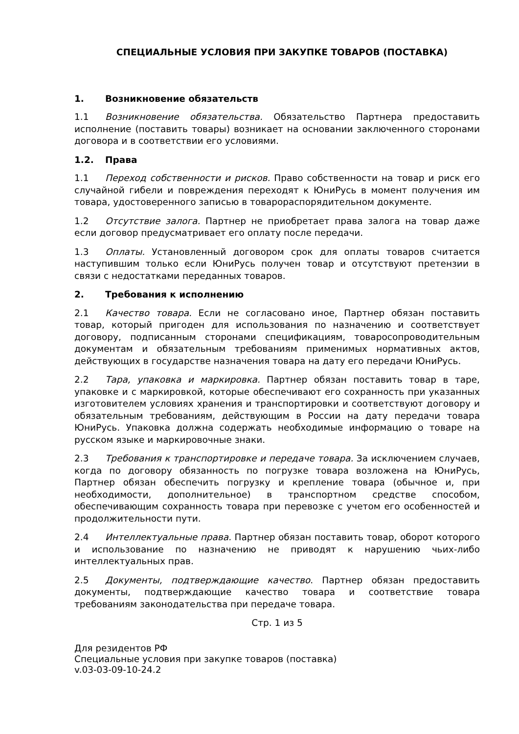СПЕЦИАЛЬНЫЕ УСЛОВИЯ ПРИ ЗАКУПКЕ ТОВАРОВ (ПОСТАВКА)
1. Возникновение обязательств
1.1 Возникновение обязательства. Обязательство Партнера предоставить исполнение (поставить товары) возникает на основании заключенного сторонами договора и в соответствии его условиями.
1.2. Права
1.1 Переход собственности и рисков. Право собственности на товар и риск его случайной гибели и повреждения переходят к ЮниРусь в момент получения им товара, удостоверенного записью в товарораспорядительном документе.
1.2 Отсутствие залога. Партнер не приобретает права залога на товар даже если договор предусматривает его оплату после передачи.
1.3 Оплаты. Установленный договором срок для оплаты товаров считается наступившим только если ЮниРусь получен товар и отсутствуют претензии в связи с недостатками переданных товаров.
2. Требования к исполнению
2.1 Качество товара. Если не согласовано иное, Партнер обязан поставить товар, который пригоден для использования по назначению и соответствует договору, подписанным сторонами спецификациям, товаросопроводительным документам и обязательным требованиям применимых нормативных актов, действующих в государстве назначения товара на дату его передачи ЮниРусь.
2.2 Тара, упаковка и маркировка. Партнер обязан поставить товар в таре, упаковке и с маркировкой, которые обеспечивают его сохранность при указанных изготовителем условиях хранения и транспортировки и соответствуют договору и обязательным требованиям, действующим в России на дату передачи товара ЮниРусь. Упаковка должна содержать необходимые информацию о товаре на русском языке и маркировочные знаки.
2.3 Требования к транспортировке и передаче товара. За исключением случаев, когда по договору обязанность по погрузке товара возложена на ЮниРусь, Партнер обязан обеспечить погрузку и крепление товара (обычное и, при необходимости, дополнительное) в транспортном средстве способом, обеспечивающим сохранность товара при перевозке с учетом его особенностей и продолжительности пути.
2.4 Интеллектуальные права. Партнер обязан поставить товар, оборот которого и использование по назначению не приводят к нарушению чьих-либо интеллектуальных прав.
2.5 Документы, подтверждающие качество. Партнер обязан предоставить документы, подтверждающие качество товара и соответствие товара требованиям законодательства при передаче товара.
Стр. 1 из 5
Для резидентов РФ
Специальные условия при закупке товаров (поставка)
v.03-03-09-10-24.2